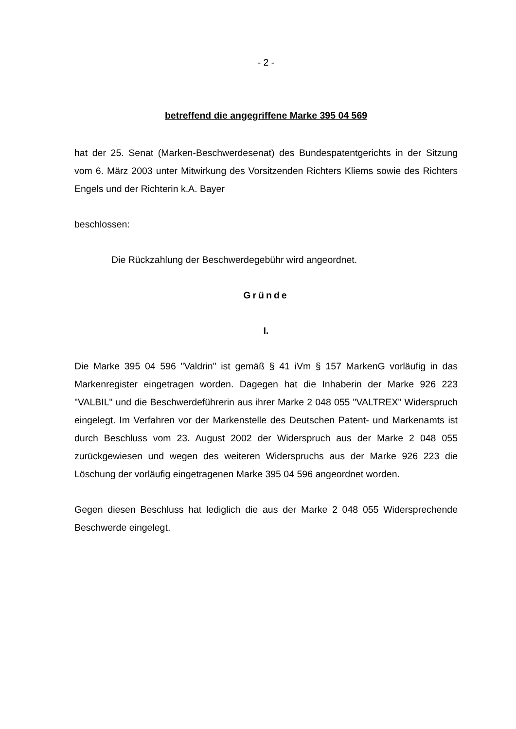- 2 -
betreffend die angegriffene Marke 395 04 569
hat der 25. Senat (Marken-Beschwerdesenat) des Bundespatentgerichts in der Sitzung vom 6. März 2003 unter Mitwirkung des Vorsitzenden Richters Kliems sowie des Richters Engels und der Richterin k.A. Bayer
beschlossen:
Die Rückzahlung der Beschwerdegebühr wird angeordnet.
Gründe
I.
Die Marke 395 04 596 "Valdrin" ist gemäß § 41 iVm § 157 MarkenG vorläufig in das Markenregister eingetragen worden. Dagegen hat die Inhaberin der Marke 926 223 "VALBIL" und die Beschwerdeführerin aus ihrer Marke 2 048 055 "VALTREX" Widerspruch eingelegt. Im Verfahren vor der Markenstelle des Deutschen Patent- und Markenamts ist durch Beschluss vom 23. August 2002 der Widerspruch aus der Marke 2 048 055 zurückgewiesen und wegen des weiteren Widerspruchs aus der Marke 926 223 die Löschung der vorläufig eingetragenen Marke 395 04 596 angeordnet worden.
Gegen diesen Beschluss hat lediglich die aus der Marke 2 048 055 Widersprechende Beschwerde eingelegt.